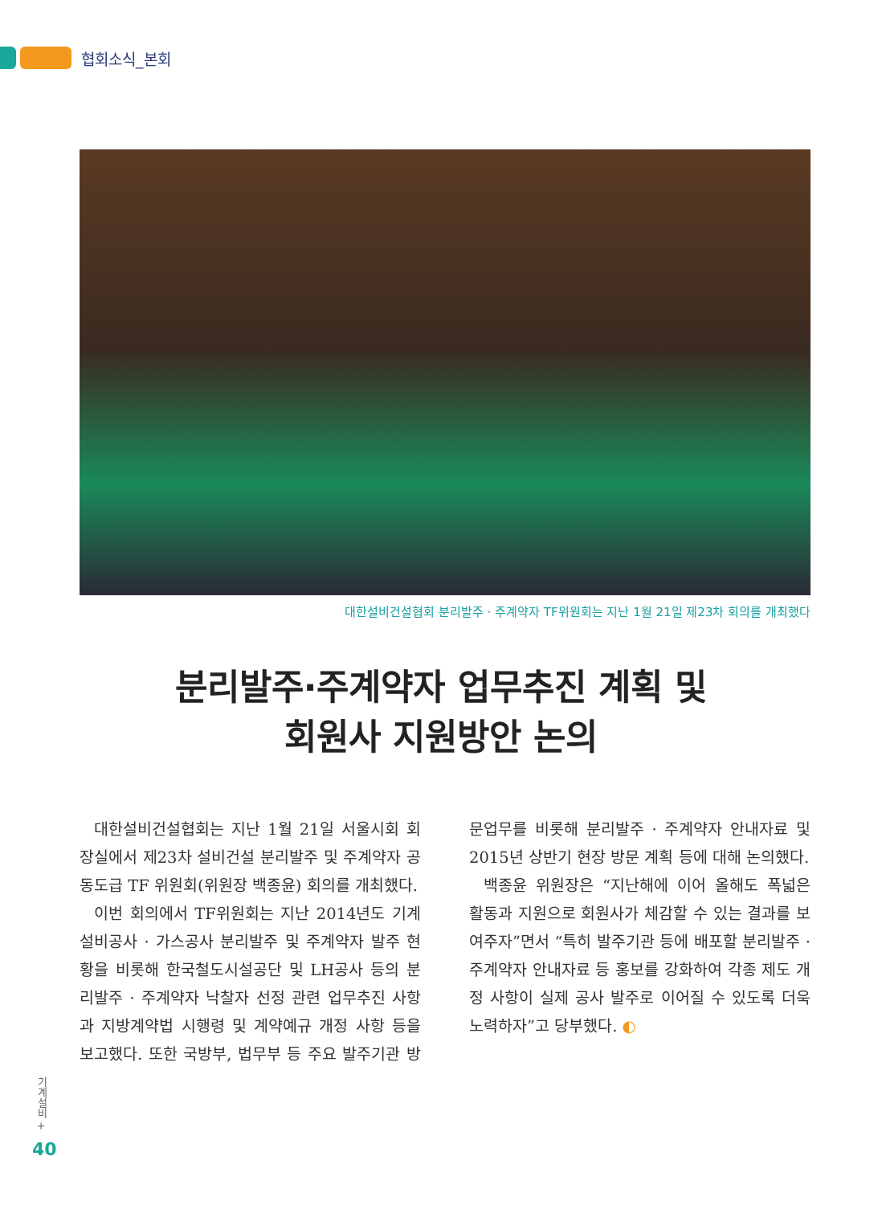협회소식_본회
대한설비건설협회 분리발주 · 주계약자 TF위원회는 지난 1월 21일 제23차 회의를 개최했다
분리발주·주계약자 업무추진 계획 및
회원사 지원방안 논의
대한설비건설협회는 지난 1월 21일 서울시회 회장실에서 제23차 설비건설 분리발주 및 주계약자 공동도급 TF 위원회(위원장 백종윤) 회의를 개최했다.
이번 회의에서 TF위원회는 지난 2014년도 기계설비공사 · 가스공사 분리발주 및 주계약자 발주 현황을 비롯해 한국철도시설공단 및 LH공사 등의 분리발주 · 주계약자 낙찰자 선정 관련 업무추진 사항과 지방계약법 시행령 및 계약예규 개정 사항 등을 보고했다. 또한 국방부, 법무부 등 주요 발주기관 방문업무를 비롯해 분리발주 · 주계약자 안내자료 및 2015년 상반기 현장 방문 계획 등에 대해 논의했다.
백종윤 위원장은 “지난해에 이어 올해도 폭넓은 활동과 지원으로 회원사가 체감할 수 있는 결과를 보여주자”면서 “특히 발주기관 등에 배포할 분리발주 · 주계약자 안내자료 등 홍보를 강화하여 각종 제도 개정 사항이 실제 공사 발주로 이어질 수 있도록 더욱 노력하자”고 당부했다. ◐
기계설비 +
40